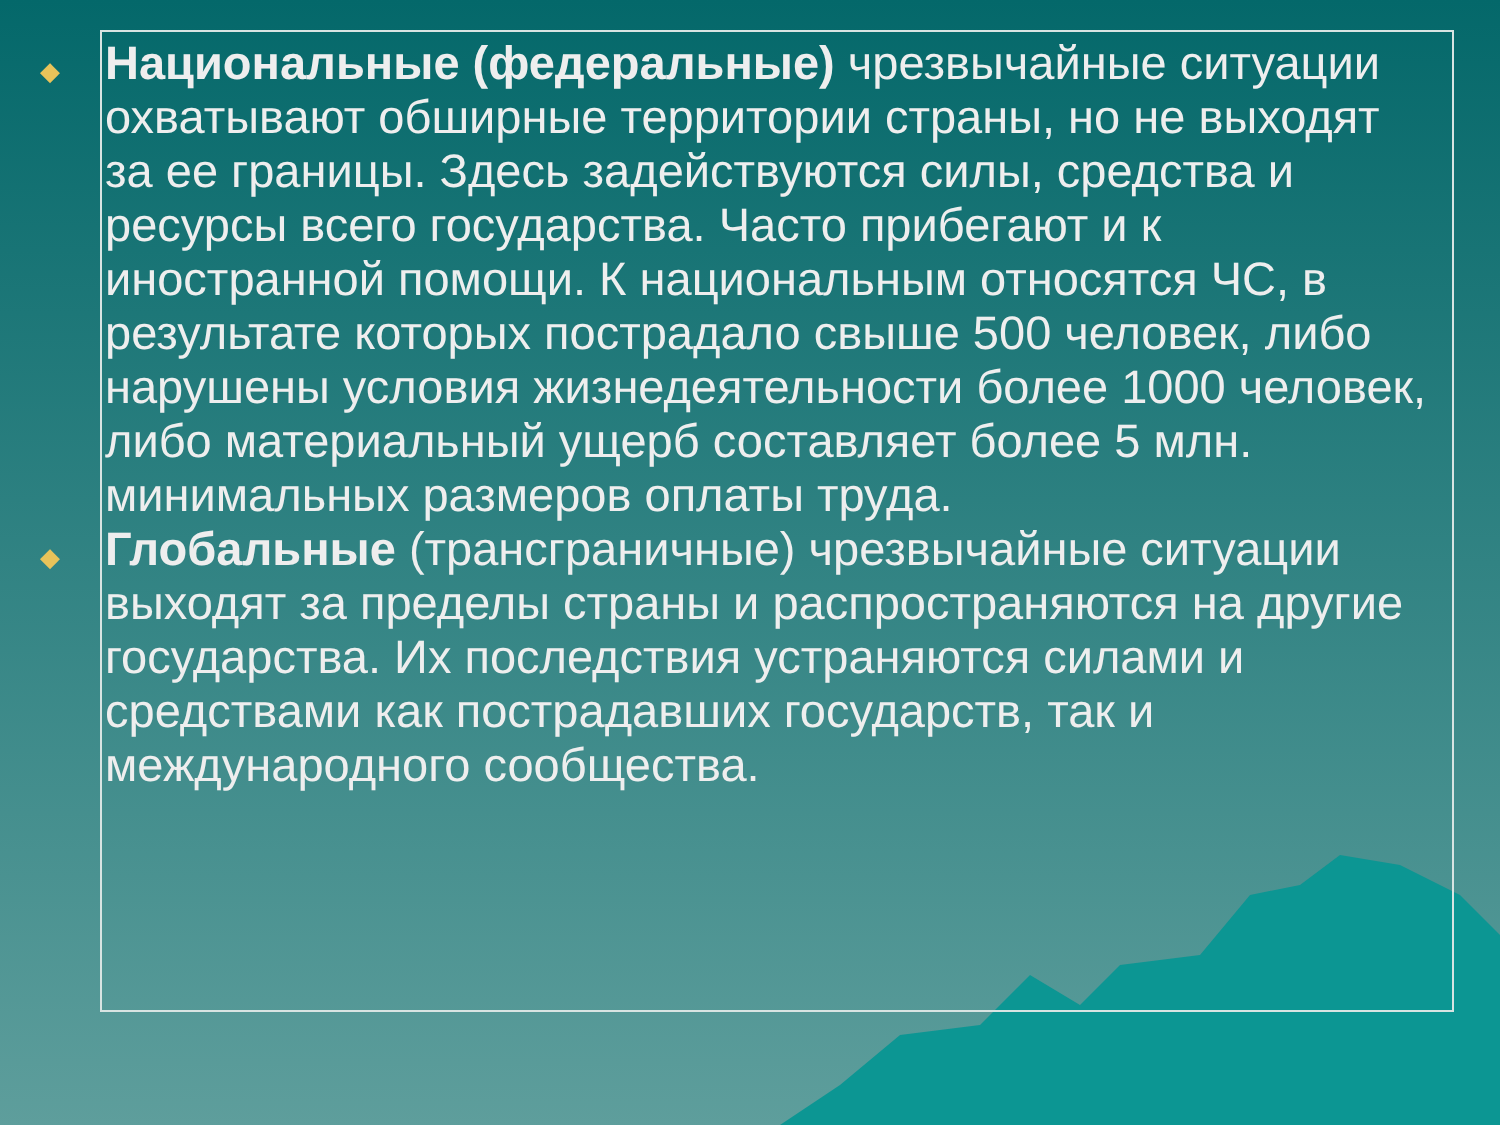◆ Национальные (федеральные) чрезвычайные ситуации охватывают обширные территории страны, но не выходят за ее границы. Здесь задействуются силы, средства и ресурсы всего государства. Часто прибегают и к иностранной помощи. К национальным относятся ЧС, в результате которых пострадало свыше 500 человек, либо нарушены условия жизнедеятельности более 1000 человек, либо материальный ущерб составляет более 5 млн. минимальных размеров оплаты труда.
◆ Глобальные (трансграничные) чрезвычайные ситуации выходят за пределы страны и распространяются на другие государства. Их последствия устраняются силами и средствами как пострадавших государств, так и международного сообщества.